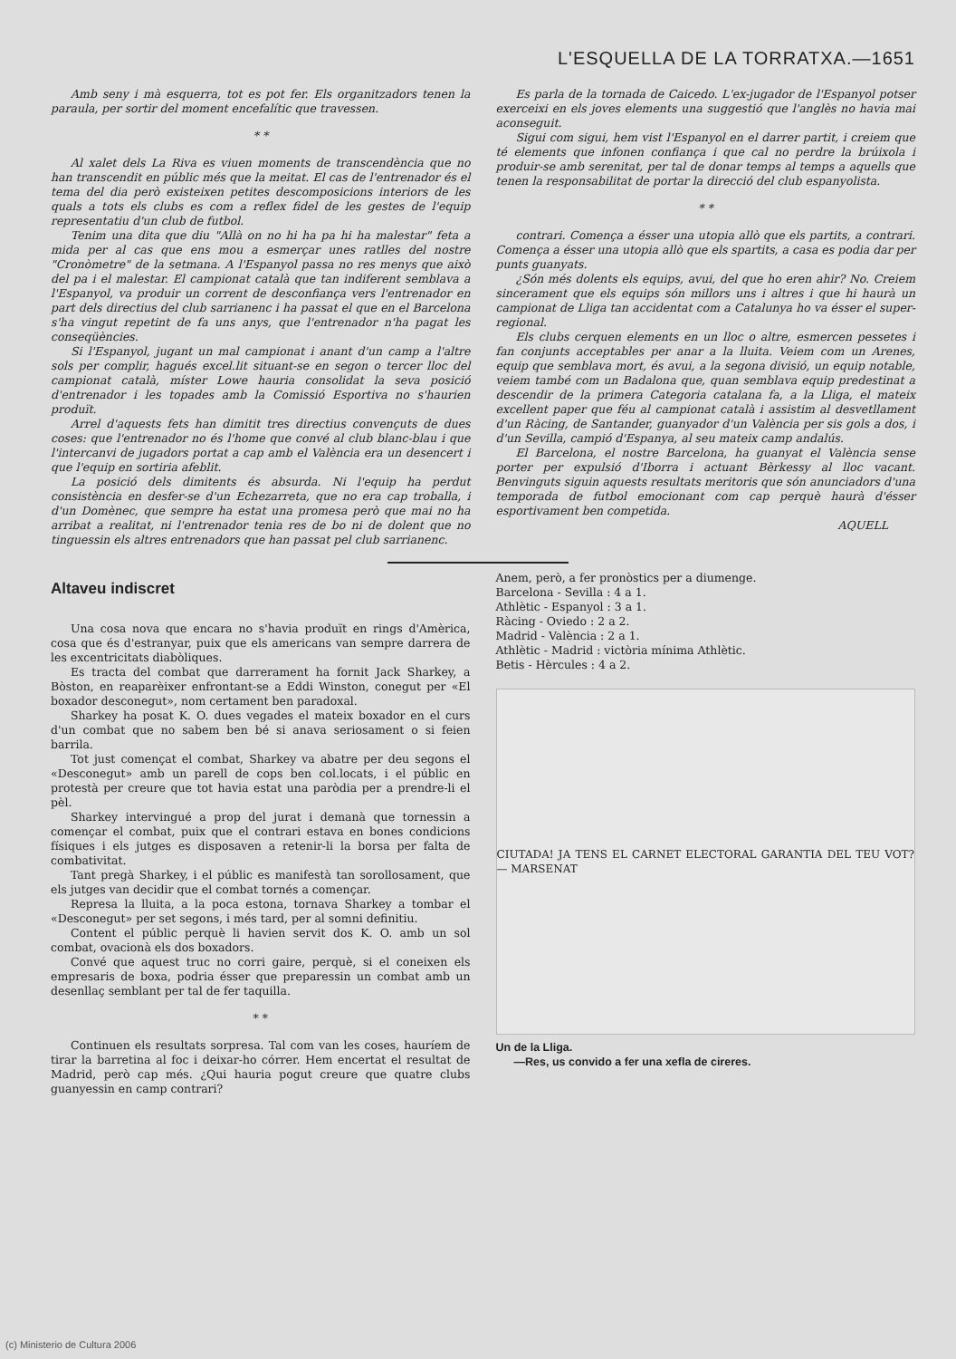L'ESQUELLA DE LA TORRATXA.—1651
Amb seny i mà esquerra, tot es pot fer. Els organitzadors tenen la paraula, per sortir del moment encefalític que travessen.
* *
Al xalet dels La Riva es viuen moments de transcendència que no han transcendit en públic més que la meitat. El cas de l'entrenador és el tema del dia però existeixen petites descomposicions interiors de les quals a tots els clubs es com a reflex fidel de les gestes de l'equip representatiu d'un club de futbol.
Tenim una dita que diu "Allà on no hi ha pa hi ha malestar" feta a mida per al cas que ens mou a esmerçar unes ratlles del nostre "Cronòmetre" de la setmana. A l'Espanyol passa no res menys que això del pa i el malestar. El campionat català que tan indiferent semblava a l'Espanyol, va produir un corrent de desconfiança vers l'entrenador en part dels directius del club sarrianenc i ha passat el que en el Barcelona s'ha vingut repetint de fa uns anys, que l'entrenador n'ha pagat les conseqüències.
Si l'Espanyol, jugant un mal campionat i anant d'un camp a l'altre sols per complir, hagués excel.lit situant-se en segon o tercer lloc del campionat català, míster Lowe hauria consolidat la seva posició d'entrenador i les topades amb la Comissió Esportiva no s'haurien produït.
Arrel d'aquests fets han dimitit tres directius convençuts de dues coses: que l'entrenador no és l'home que convé al club blanc-blau i que l'intercanvi de jugadors portat a cap amb el València era un desencert i que l'equip en sortiria afeblit.
La posició dels dimitents és absurda. Ni l'equip ha perdut consistència en desfer-se d'un Echezarreta, que no era cap troballa, i d'un Domènec, que sempre ha estat una promesa però que mai no ha arribat a realitat, ni l'entrenador tenia res de bo ni de dolent que no tinguessin els altres entrenadors que han passat pel club sarrianenc.
Es parla de la tornada de Caicedo. L'ex-jugador de l'Espanyol potser exerceixi en els joves elements una suggestió que l'anglès no havia mai aconseguit.
Sigui com sigui, hem vist l'Espanyol en el darrer partit, i creiem que té elements que infonen confiança i que cal no perdre la brúixola i produir-se amb serenitat, per tal de donar temps al temps a aquells que tenen la responsabilitat de portar la direcció del club espanyolista.
* *
contrari. Comença a ésser una utopia allò que els partits, a contrari. Comença a ésser una utopia allò que els spartits, a casa es podia dar per punts guanyats.
¿Són més dolents els equips, avui, del que ho eren ahir? No. Creiem sincerament que els equips són millors uns i altres i que hi haurà un campionat de Lliga tan accidentat com a Catalunya ho va ésser el super-regional.
Els clubs cerquen elements en un lloc o altre, esmercen pessetes i fan conjunts acceptables per anar a la lluita. Veiem com un Arenes, equip que semblava mort, és avui, a la segona divisió, un equip notable, veiem també com un Badalona que, quan semblava equip predestinat a descendir de la primera Categoria catalana fa, a la Lliga, el mateix excellent paper que féu al campionat català i assistim al desvetllament d'un Ràcing, de Santander, guanyador d'un València per sis gols a dos, i d'un Sevilla, campió d'Espanya, al seu mateix camp andalús.
El Barcelona, el nostre Barcelona, ha guanyat el València sense porter per expulsió d'Iborra i actuant Bèrkessy al lloc vacant. Benvinguts siguin aquests resultats meritoris que són anunciadors d'una temporada de futbol emocionant com cap perquè haurà d'ésser esportivament ben competida.
AQUELL
Altaveu indiscret
Una cosa nova que encara no s'havia produït en rings d'Amèrica, cosa que és d'estranyar, puix que els americans van sempre darrera de les excentricitats diabòliques.
Es tracta del combat que darrerament ha fornit Jack Sharkey, a Bòston, en reaparèixer enfrontant-se a Eddi Winston, conegut per «El boxador desconegut», nom certament ben paradoxal.
Sharkey ha posat K. O. dues vegades el mateix boxador en el curs d'un combat que no sabem ben bé si anava seriosament o si feien barrila.
Tot just començat el combat, Sharkey va abatre per deu segons el «Desconegut» amb un parell de cops ben col.locats, i el públic en protestà per creure que tot havia estat una paròdia per a prendre-li el pèl.
Sharkey intervingué a prop del jurat i demanà que tornessin a començar el combat, puix que el contrari estava en bones condicions físiques i els jutges es disposaven a retenir-li la borsa per falta de combativitat.
Tant pregà Sharkey, i el públic es manifestà tan sorollosament, que els jutges van decidir que el combat tornés a començar.
Represa la lluita, a la poca estona, tornava Sharkey a tombar el «Desconegut» per set segons, i més tard, per al somni definitiu.
Content el públic perquè li havien servit dos K. O. amb un sol combat, ovacionà els dos boxadors.
Convé que aquest truc no corri gaire, perquè, si el coneixen els empresaris de boxa, podria ésser que preparessin un combat amb un desenllaç semblant per tal de fer taquilla.
* *
Continuen els resultats sorpresa. Tal com van les coses, hauríem de tirar la barretina al foc i deixar-ho córrer. Hem encertat el resultat de Madrid, però cap més. ¿Qui hauria pogut creure que quatre clubs guanyessin en camp contrari?
Anem, però, a fer pronòstics per a diumenge.
Barcelona - Sevilla : 4 a 1.
Athlètic - Espanyol : 3 a 1.
Ràcing - Oviedo : 2 a 2.
Madrid - València : 2 a 1.
Athlètic - Madrid : victòria mínima Athlètic.
Betis - Hèrcules : 4 a 2.
CIUTADA! JA TENS EL CARNET ELECTORAL GARANTIA DEL TEU VOT? — MARSENAT
Un de la Lliga.
—Res, us convido a fer una xefla de cireres.
(c) Ministerio de Cultura 2006